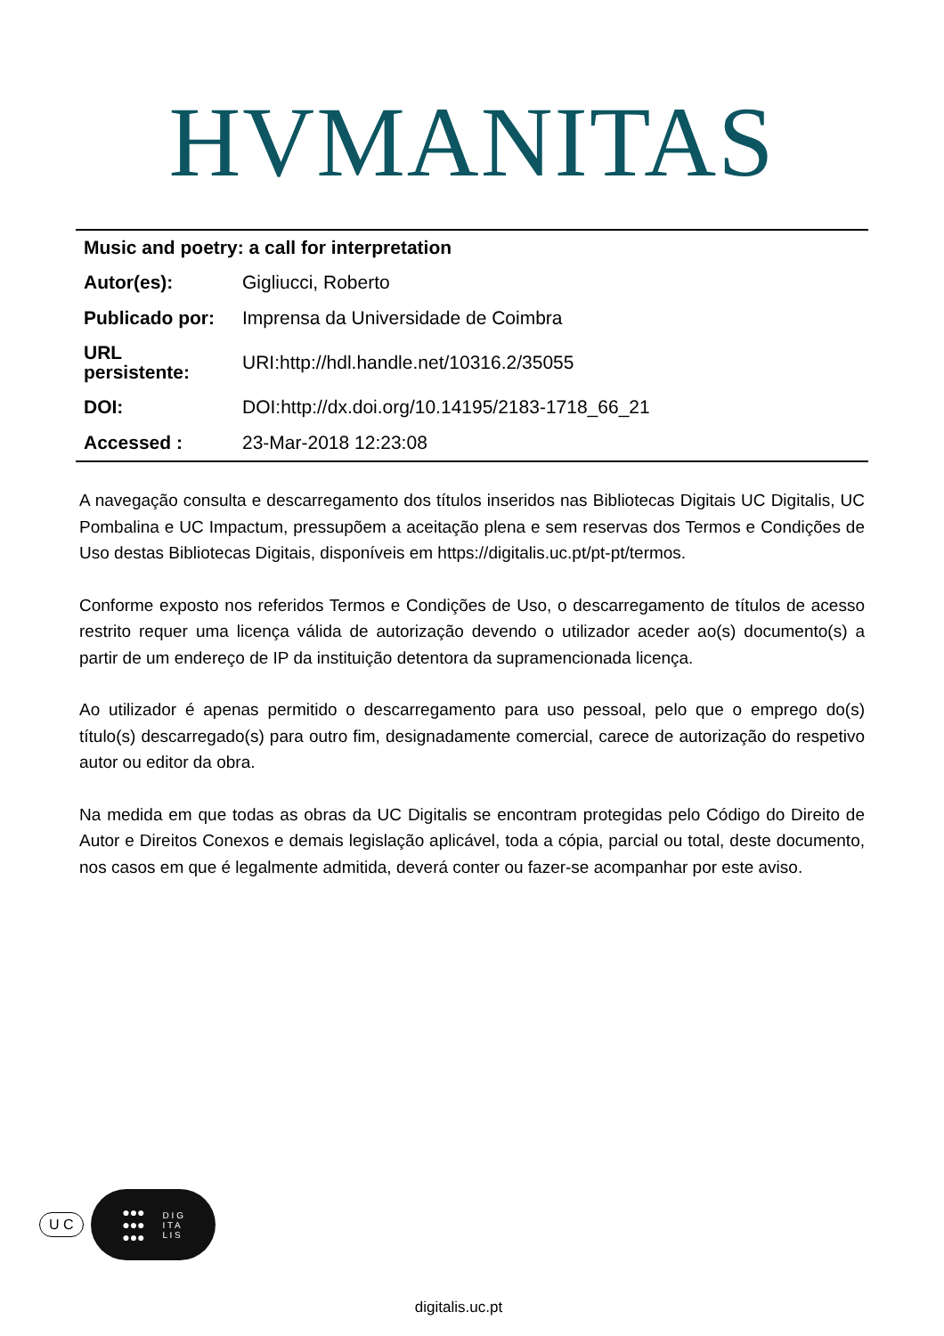HVMANITAS
| Music and poetry: a call for interpretation | |
| --- | --- |
| Autor(es): | Gigliucci, Roberto |
| Publicado por: | Imprensa da Universidade de Coimbra |
| URL persistente: | URI:http://hdl.handle.net/10316.2/35055 |
| DOI: | DOI:http://dx.doi.org/10.14195/2183-1718_66_21 |
| Accessed : | 23-Mar-2018 12:23:08 |
A navegação consulta e descarregamento dos títulos inseridos nas Bibliotecas Digitais UC Digitalis, UC Pombalina e UC Impactum, pressupõem a aceitação plena e sem reservas dos Termos e Condições de Uso destas Bibliotecas Digitais, disponíveis em https://digitalis.uc.pt/pt-pt/termos.
Conforme exposto nos referidos Termos e Condições de Uso, o descarregamento de títulos de acesso restrito requer uma licença válida de autorização devendo o utilizador aceder ao(s) documento(s) a partir de um endereço de IP da instituição detentora da supramencionada licença.
Ao utilizador é apenas permitido o descarregamento para uso pessoal, pelo que o emprego do(s) título(s) descarregado(s) para outro fim, designadamente comercial, carece de autorização do respetivo autor ou editor da obra.
Na medida em que todas as obras da UC Digitalis se encontram protegidas pelo Código do Direito de Autor e Direitos Conexos e demais legislação aplicável, toda a cópia, parcial ou total, deste documento, nos casos em que é legalmente admitida, deverá conter ou fazer-se acompanhar por este aviso.
U C
●●●
●●●
●●● D I G
I T A
L I S
digitalis.uc.pt